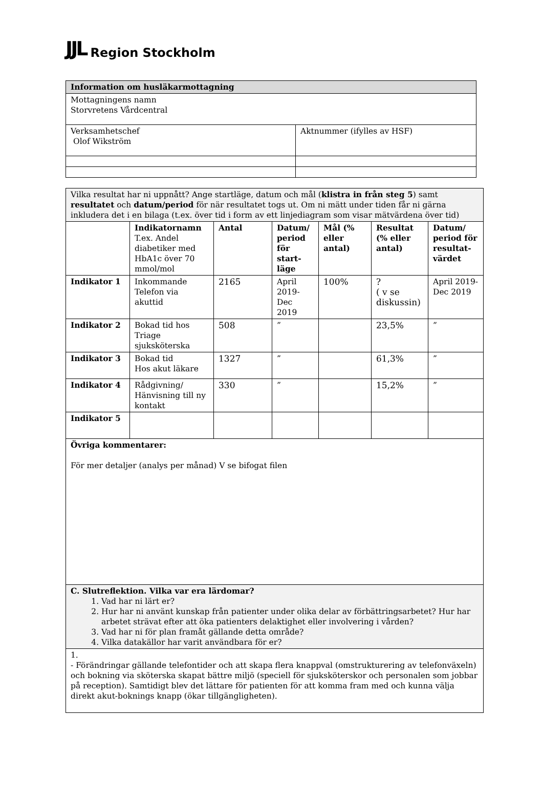JJL Region Stockholm
| Information om husläkarmottagning | |
| Mottagningens namn Storvretens Vårdcentral | |
| Verksamhetschef Olof Wikström | Aktnummer (ifylles av HSF) |
| Vilka resultat har ni uppnått? Ange startläge, datum och mål ( klistra in från steg 5 ) samt resultatet och datum/period för när resultatet togs ut. Om ni mätt under tiden får ni gärna inkludera det i en bilaga (t.ex. över tid i form av ett linjediagram som visar mätvärdena över tid) | | | | | | |
| | Indikatornamn T.ex. Andel diabetiker med HbA1c över 70 mmol/mol | Antal | Datum/ period för start-läge | Mål (% eller antal) | Resultat (% eller antal) | Datum/ period för resultat-värdet |
| Indikator 1 | Inkommande Telefon via akuttid | 2165 | April 2019-Dec 2019 | 100% | ? ( v se diskussin) | April 2019-Dec 2019 |
| Indikator 2 | Bokad tid hos Triage sjuksköterska | 508 | ” | | 23,5% | ” |
| Indikator 3 | Bokad tid Hos akut läkare | 1327 | ” | | 61,3% | ” |
| Indikator 4 | Rådgivning/ Hänvisning till ny kontakt | 330 | ” | | 15,2% | ” |
| Indikator 5 | | | | | | |
| Övriga kommentarer: För mer detaljer (analys per månad) V se bifogat filen | | | | | | |
| C. Slutreflektion. Vilka var era lärdomar? 1. Vad har ni lärt er? 2. Hur har ni använt kunskap från patienter under olika delar av förbättringsarbetet? Hur har arbetet strävat efter att öka patienters delaktighet eller involvering i vården? 3. Vad har ni för plan framåt gällande detta område? 4. Vilka datakällor har varit användbara för er? | | | | | | |
| 1. - Förändringar gällande telefontider och att skapa flera knappval (omstrukturering av telefonväxeln) och bokning via sköterska skapat bättre miljö (speciell för sjuksköterskor och personalen som jobbar på reception). Samtidigt blev det lättare för patienten för att komma fram med och kunna välja direkt akut-boknings knapp (ökar tillgängligheten). | | | | | | |